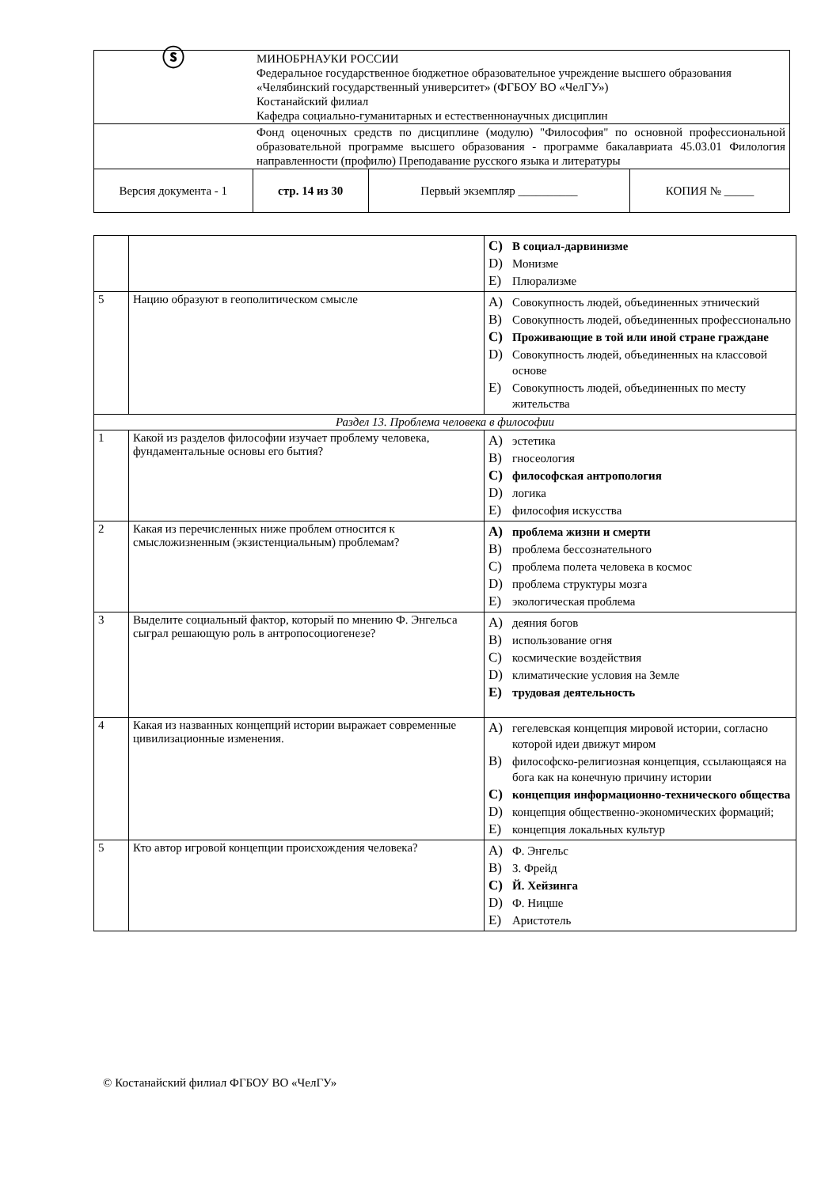| ⓢ | МИНОБРНАУКИ РОССИИ Федеральное государственное бюджетное образовательное учреждение высшего образования «Челябинский государственный университет» (ФГБОУ ВО «ЧелГУ») Костанайский филиал Кафедра социально-гуманитарных и естественнонаучных дисциплин | | | |
| | Фонд оценочных средств по дисциплине (модулю) "Философия" по основной профессиональной образовательной программе высшего образования - программе бакалавриата 45.03.01 Филология направленности (профилю) Преподавание русского языка и литературы | | | |
| Версия документа - 1 | | стр. 14 из 30 | Первый экземпляр __________ | КОПИЯ № _____ |
| | | C) В социал-дарвинизме D) Монизме E) Плюрализме |
| 5 | Нацию образуют в геополитическом смысле | A) Совокупность людей, объединенных этнический B) Совокупность людей, объединенных профессионально C) Проживающие в той или иной стране граждане D) Совокупность людей, объединенных на классовой основе E) Совокупность людей, объединенных по месту жительства |
| Раздел 13. Проблема человека в философии | | |
| 1 | Какой из разделов философии изучает проблему человека, фундаментальные основы его бытия? | A) эстетика B) гносеология C) философская антропология D) логика E) философия искусства |
| 2 | Какая из перечисленных ниже проблем относится к смысложизненным (экзистенциальным) проблемам? | A) проблема жизни и смерти B) проблема бессознательного C) проблема полета человека в космос D) проблема структуры мозга E) экологическая проблема |
| 3 | Выделите социальный фактор, который по мнению Ф. Энгельса сыграл решающую роль в антропосоциогенезе? | A) деяния богов B) использование огня C) космические воздействия D) климатические условия на Земле E) трудовая деятельность |
| 4 | Какая из названных концепций истории выражает современные цивилизационные изменения. | A) гегелевская концепция мировой истории, согласно которой идеи движут миром B) философско-религиозная концепция, ссылающаяся на бога как на конечную причину истории C) концепция информационно-технического общества D) концепция общественно-экономических формаций; E) концепция локальных культур |
| 5 | Кто автор игровой концепции происхождения человека? | A) Ф. Энгельс B) З. Фрейд C) Й. Хейзинга D) Ф. Ницше E) Аристотель |
© Костанайский филиал ФГБОУ ВО «ЧелГУ»